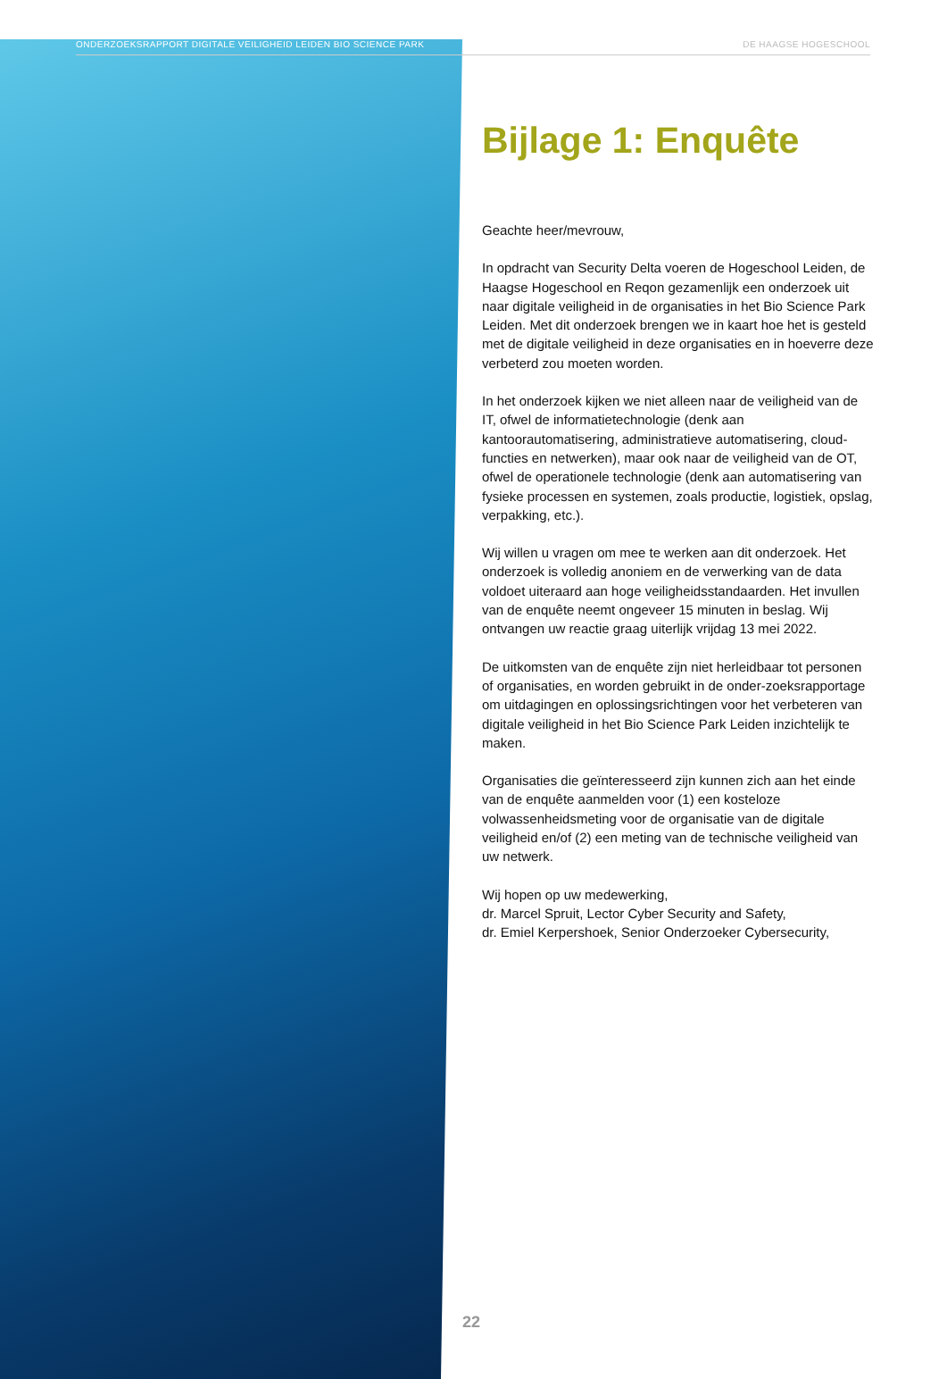ONDERZOEKSRAPPORT DIGITALE VEILIGHEID LEIDEN BIO SCIENCE PARK DE HAAGSE HOGESCHOOL
Bijlage 1: Enquête
Geachte heer/mevrouw,
In opdracht van Security Delta voeren de Hogeschool Leiden, de Haagse Hogeschool en Reqon gezamenlijk een onderzoek uit naar digitale veiligheid in de organisaties in het Bio Science Park Leiden. Met dit onderzoek brengen we in kaart hoe het is gesteld met de digitale veiligheid in deze organisaties en in hoeverre deze verbeterd zou moeten worden.
In het onderzoek kijken we niet alleen naar de veiligheid van de IT, ofwel de informatietechnologie (denk aan kantoorautomatisering, administratieve automatisering, cloud-functies en netwerken), maar ook naar de veiligheid van de OT, ofwel de operationele technologie (denk aan automatisering van fysieke processen en systemen, zoals productie, logistiek, opslag, verpakking, etc.).
Wij willen u vragen om mee te werken aan dit onderzoek. Het onderzoek is volledig anoniem en de verwerking van de data voldoet uiteraard aan hoge veiligheidsstandaarden. Het invullen van de enquête neemt ongeveer 15 minuten in beslag. Wij ontvangen uw reactie graag uiterlijk vrijdag 13 mei 2022.
De uitkomsten van de enquête zijn niet herleidbaar tot personen of organisaties, en worden gebruikt in de onder-zoeksrapportage om uitdagingen en oplossingsrichtingen voor het verbeteren van digitale veiligheid in het Bio Science Park Leiden inzichtelijk te maken.
Organisaties die geïnteresseerd zijn kunnen zich aan het einde van de enquête aanmelden voor (1) een kosteloze volwassenheidsmeting voor de organisatie van de digitale veiligheid en/of (2) een meting van de technische veiligheid van uw netwerk.
Wij hopen op uw medewerking,
dr. Marcel Spruit, Lector Cyber Security and Safety,
dr. Emiel Kerpershoek, Senior Onderzoeker Cybersecurity,
22